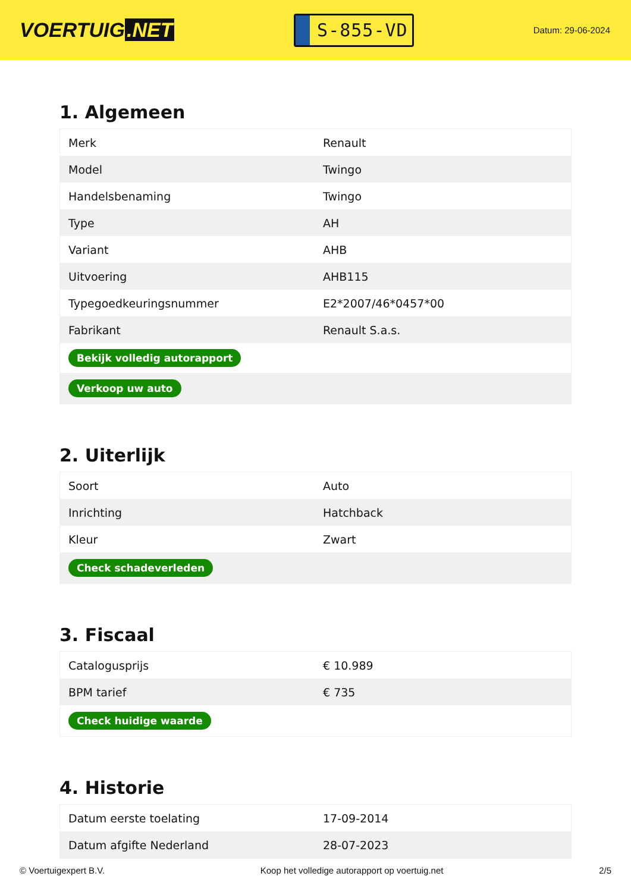VOERTUIG.NET
S-855-VD
Datum: 29-06-2024
1. Algemeen
| Merk | Renault |
| Model | Twingo |
| Handelsbenaming | Twingo |
| Type | AH |
| Variant | AHB |
| Uitvoering | AHB115 |
| Typegoedkeuringsnummer | E2*2007/46*0457*00 |
| Fabrikant | Renault S.a.s. |
| Bekijk volledig autorapport | |
| Verkoop uw auto | |
2. Uiterlijk
| Soort | Auto |
| Inrichting | Hatchback |
| Kleur | Zwart |
| Check schadeverleden | |
3. Fiscaal
| Catalogusprijs | € 10.989 |
| BPM tarief | € 735 |
| Check huidige waarde | |
4. Historie
| Datum eerste toelating | 17-09-2014 |
| Datum afgifte Nederland | 28-07-2023 |
© Voertuigexpert B.V. Koop het volledige autorapport op voertuig.net 2/5